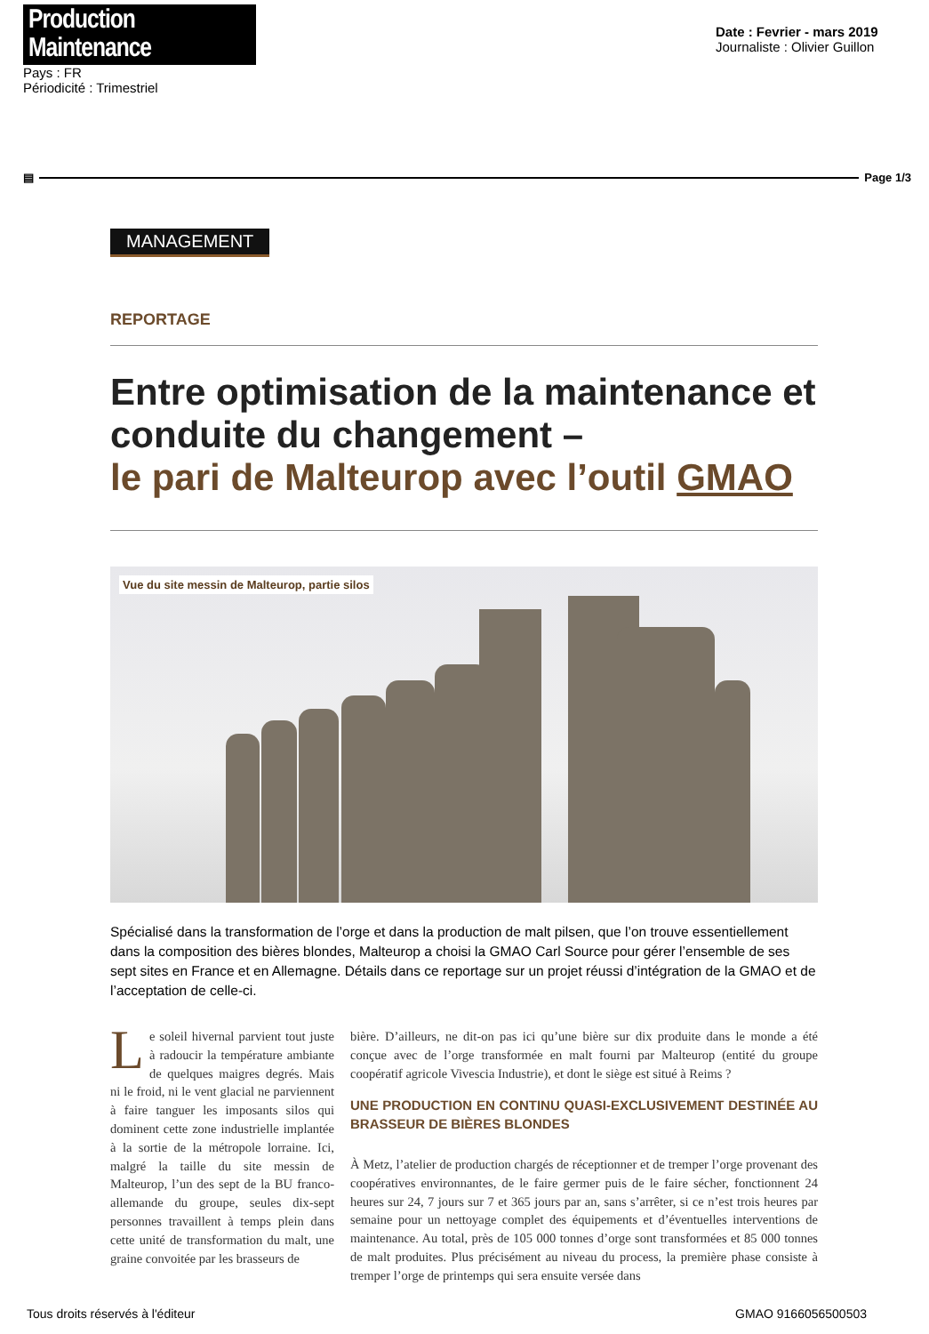Production Maintenance
Pays : FR
Périodicité : Trimestriel
Date : Fevrier - mars 2019
Journaliste : Olivier Guillon
▤ Page 1/3
MANAGEMENT
REPORTAGE
Entre optimisation de la maintenance et conduite du changement –
le pari de Malteurop avec l’outil GMAO
Vue du site messin de Malteurop, partie silos
Spécialisé dans la transformation de l’orge et dans la production de malt pilsen, que l’on trouve essentiellement dans la composition des bières blondes, Malteurop a choisi la GMAO Carl Source pour gérer l’ensemble de ses sept sites en France et en Allemagne. Détails dans ce reportage sur un projet réussi d’intégration de la GMAO et de l’acceptation de celle-ci.
Le soleil hivernal parvient tout juste à radoucir la température ambiante de quelques maigres degrés. Mais ni le froid, ni le vent glacial ne parviennent à faire tanguer les imposants silos qui dominent cette zone industrielle implantée à la sortie de la métropole lorraine. Ici, malgré la taille du site messin de Malteurop, l’un des sept de la BU franco-allemande du groupe, seules dix-sept personnes travaillent à temps plein dans cette unité de transformation du malt, une graine convoitée par les brasseurs de
bière. D’ailleurs, ne dit-on pas ici qu’une bière sur dix produite dans le monde a été conçue avec de l’orge transformée en malt fourni par Malteurop (entité du groupe coopératif agricole Vivescia Industrie), et dont le siège est situé à Reims ?
UNE PRODUCTION EN CONTINU QUASI-EXCLUSIVEMENT DESTINÉE AU BRASSEUR DE BIÈRES BLONDES
À Metz, l’atelier de production chargés de réceptionner et de tremper l’orge provenant des coopératives environnantes, de le faire germer puis de le faire sécher, fonctionnent 24 heures sur 24, 7 jours sur 7 et 365 jours par an, sans s’arrêter, si ce n’est trois heures par semaine pour un nettoyage complet des équipements et d’éventuelles interventions de maintenance. Au total, près de 105 000 tonnes d’orge sont transformées et 85 000 tonnes de malt produites. Plus précisément au niveau du process, la première phase consiste à tremper l’orge de printemps qui sera ensuite versée dans
Tous droits réservés à l'éditeur GMAO 9166056500503